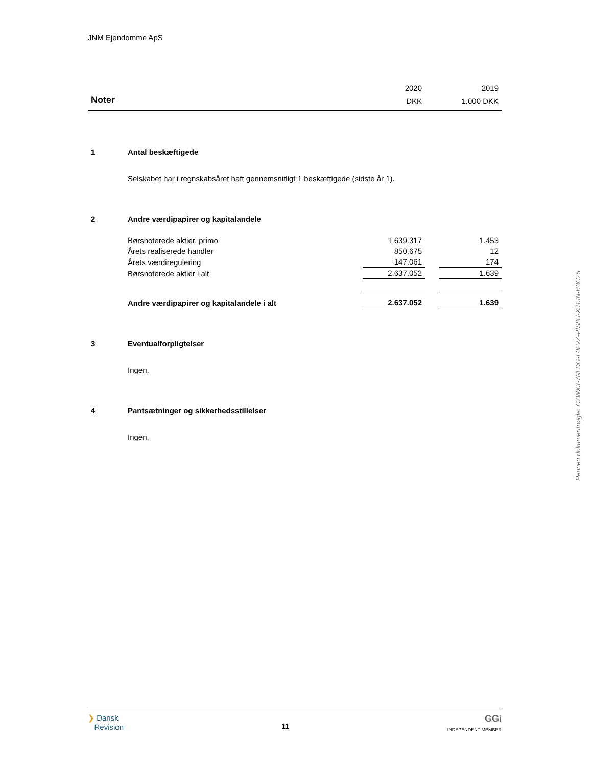JNM Ejendomme ApS
| | | 2020 | | 2019 |
| Noter | | DKK | | 1.000 DKK |
| 1 | Antal beskæftigede | | | |
| | Selskabet har i regnskabsåret haft gennemsnitligt 1 beskæftigede (sidste år 1). | | | |
| 2 | Andre værdipapirer og kapitalandele | | | |
| | Børsnoterede aktier, primo | 1.639.317 | | 1.453 |
| | Årets realiserede handler | 850.675 | | 12 |
| | Årets værdiregulering | 147.061 | | 174 |
| | Børsnoterede aktier i alt | 2.637.052 | | 1.639 |
| | Andre værdipapirer og kapitalandele i alt | 2.637.052 | | 1.639 |
| 3 | Eventualforpligtelser | | | |
| | Ingen. | | | |
| 4 | Pantsætninger og sikkerhedsstillelser | | | |
| | Ingen. | | | |
Penneo dokumentnøgle: CZWX3-7NLDG-L0FVZ-PIS8U-XJ1JN-B3CZ5
❯ Dansk
Revision
11
GGi
INDEPENDENT MEMBER